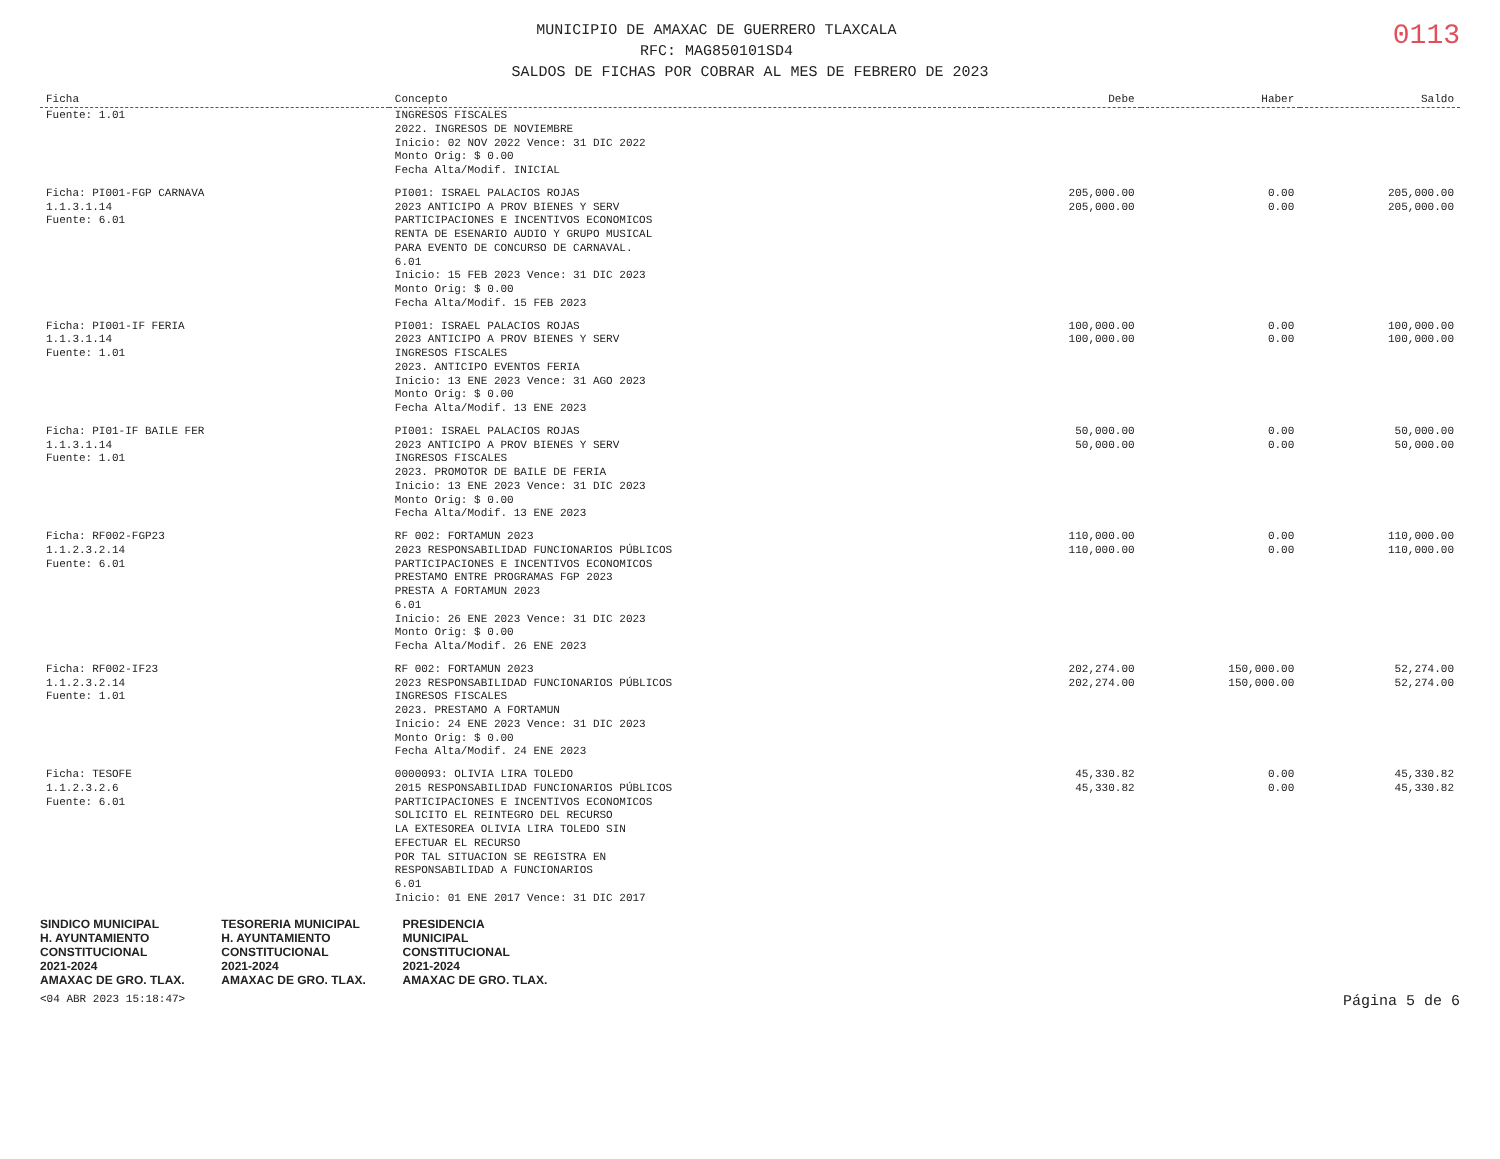0113
MUNICIPIO DE AMAXAC DE GUERRERO TLAXCALA
RFC: MAG850101SD4
SALDOS DE FICHAS POR COBRAR AL MES DE FEBRERO DE 2023
| Ficha | Concepto | Debe | Haber | Saldo |
| --- | --- | --- | --- | --- |
| Fuente: 1.01 | INGRESOS FISCALES 2022. INGRESOS DE NOVIEMBRE Inicio: 02 NOV 2022 Vence: 31 DIC 2022 Monto Orig: $ 0.00 Fecha Alta/Modif. INICIAL | | | |
| Ficha: PI001-FGP CARNAVA 1.1.3.1.14 Fuente: 6.01 | PI001: ISRAEL PALACIOS ROJAS 2023 ANTICIPO A PROV BIENES Y SERV PARTICIPACIONES E INCENTIVOS ECONOMICOS RENTA DE ESENARIO AUDIO Y GRUPO MUSICAL PARA EVENTO DE CONCURSO DE CARNAVAL. 6.01 Inicio: 15 FEB 2023 Vence: 31 DIC 2023 Monto Orig: $ 0.00 Fecha Alta/Modif. 15 FEB 2023 | 205,000.00 205,000.00 | 0.00 0.00 | 205,000.00 205,000.00 |
| Ficha: PI001-IF FERIA 1.1.3.1.14 Fuente: 1.01 | PI001: ISRAEL PALACIOS ROJAS 2023 ANTICIPO A PROV BIENES Y SERV INGRESOS FISCALES 2023. ANTICIPO EVENTOS FERIA Inicio: 13 ENE 2023 Vence: 31 AGO 2023 Monto Orig: $ 0.00 Fecha Alta/Modif. 13 ENE 2023 | 100,000.00 100,000.00 | 0.00 0.00 | 100,000.00 100,000.00 |
| Ficha: PI01-IF BAILE FER 1.1.3.1.14 Fuente: 1.01 | PI001: ISRAEL PALACIOS ROJAS 2023 ANTICIPO A PROV BIENES Y SERV INGRESOS FISCALES 2023. PROMOTOR DE BAILE DE FERIA Inicio: 13 ENE 2023 Vence: 31 DIC 2023 Monto Orig: $ 0.00 Fecha Alta/Modif. 13 ENE 2023 | 50,000.00 50,000.00 | 0.00 0.00 | 50,000.00 50,000.00 |
| Ficha: RF002-FGP23 1.1.2.3.2.14 Fuente: 6.01 | RF 002: FORTAMUN 2023 2023 RESPONSABILIDAD FUNCIONARIOS PÚBLICOS PARTICIPACIONES E INCENTIVOS ECONOMICOS PRESTAMO ENTRE PROGRAMAS FGP 2023 PRESTA A FORTAMUN 2023 6.01 Inicio: 26 ENE 2023 Vence: 31 DIC 2023 Monto Orig: $ 0.00 Fecha Alta/Modif. 26 ENE 2023 | 110,000.00 110,000.00 | 0.00 0.00 | 110,000.00 110,000.00 |
| Ficha: RF002-IF23 1.1.2.3.2.14 Fuente: 1.01 | RF 002: FORTAMUN 2023 2023 RESPONSABILIDAD FUNCIONARIOS PÚBLICOS INGRESOS FISCALES 2023. PRESTAMO A FORTAMUN Inicio: 24 ENE 2023 Vence: 31 DIC 2023 Monto Orig: $ 0.00 Fecha Alta/Modif. 24 ENE 2023 | 202,274.00 202,274.00 | 150,000.00 150,000.00 | 52,274.00 52,274.00 |
| Ficha: TESOFE 1.1.2.3.2.6 Fuente: 6.01 | 0000093: OLIVIA LIRA TOLEDO 2015 RESPONSABILIDAD FUNCIONARIOS PÚBLICOS PARTICIPACIONES E INCENTIVOS ECONOMICOS SOLICITO EL REINTEGRO DEL RECURSO LA EXTESOREA OLIVIA LIRA TOLEDO SIN EFECTUAR EL RECURSO POR TAL SITUACION SE REGISTRA EN RESPONSABILIDAD A FUNCIONARIOS 6.01 Inicio: 01 ENE 2017 Vence: 31 DIC 2017 | 45,330.82 45,330.82 | 0.00 0.00 | 45,330.82 45,330.82 |
SINDICO MUNICIPAL
H. AYUNTAMIENTO
CONSTITUCIONAL
2021-2024
AMAXAC DE GRO. TLAX. TESORERIA MUNICIPAL
H. AYUNTAMIENTO
CONSTITUCIONAL
2021-2024
AMAXAC DE GRO. TLAX. PRESIDENCIA
MUNICIPAL
CONSTITUCIONAL
2021-2024
AMAXAC DE GRO. TLAX.
<04 ABR 2023 15:18:47> Página 5 de 6